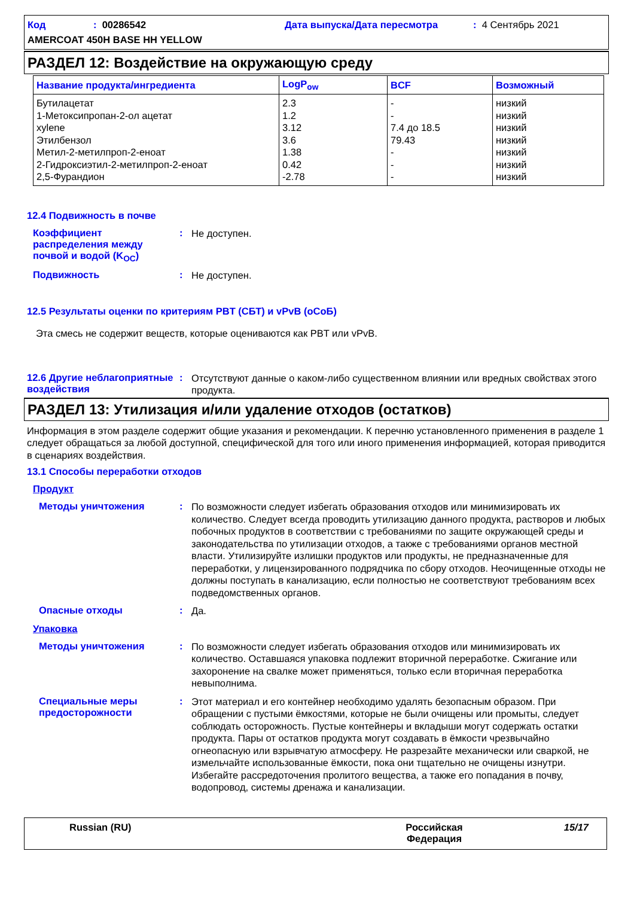Код: 00286542 Дата выпуска/Дата пересмотра: 4 Сентябрь 2021
AMERCOAT 450H BASE HH YELLOW
РАЗДЕЛ 12: Воздействие на окружающую среду
| Название продукта/ингредиента | LogP<sub>ow</sub> | BCF | Возможный |
| --- | --- | --- | --- |
| Бутилацетат | 2.3 | - | низкий |
| 1-Метоксипропан-2-ол ацетат | 1.2 | - | низкий |
| xylene | 3.12 | 7.4 до 18.5 | низкий |
| Этилбензол | 3.6 | 79.43 | низкий |
| Метил-2-метилпроп-2-еноат | 1.38 | - | низкий |
| 2-Гидроксиэтил-2-метилпроп-2-еноат | 0.42 | - | низкий |
| 2,5-Фурандион | -2.78 | - | низкий |
12.4 Подвижность в почве
Коэффициент распределения между почвой и водой (K<sub>OC</sub>)
:
Не доступен.
Подвижность :
Не доступен.
12.5 Результаты оценки по критериям PBT (СБТ) и vPvB (оСоБ)
Эта смесь не содержит веществ, которые оцениваются как PBT или vPvB.
12.6 Другие неблагоприятные воздействия
:
Отсутствуют данные о каком-либо существенном влиянии или вредных свойствах этого продукта.
РАЗДЕЛ 13: Утилизация и/или удаление отходов (остатков)
Информация в этом разделе содержит общие указания и рекомендации. К перечню установленного применения в разделе 1 следует обращаться за любой доступной, специфической для того или иного применения информацией, которая приводится в сценариях воздействия.
13.1 Способы переработки отходов
Продукт
Методы уничтожения :
По возможности следует избегать образования отходов или минимизировать их количество. Следует всегда проводить утилизацию данного продукта, растворов и любых побочных продуктов в соответствии с требованиями по защите окружающей среды и законодательства по утилизации отходов, а также с требованиями органов местной власти. Утилизируйте излишки продуктов или продукты, не предназначенные для переработки, у лицензированного подрядчика по сбору отходов. Неочищенные отходы не должны поступать в канализацию, если полностью не соответствуют требованиям всех подведомственных органов.
Опасные отходы :
Да.
Упаковка
Методы уничтожения :
По возможности следует избегать образования отходов или минимизировать их количество. Оставшаяся упаковка подлежит вторичной переработке. Сжигание или захоронение на свалке может применяться, только если вторичная переработка невыполнима.
Специальные меры предосторожности
:
Этот материал и его контейнер необходимо удалять безопасным образом. При обращении с пустыми ёмкостями, которые не были очищены или промыты, следует соблюдать осторожность. Пустые контейнеры и вкладыши могут содержать остатки продукта. Пары от остатков продукта могут создавать в ёмкости чрезвычайно огнеопасную или взрывчатую атмосферу. Не разрезайте механически или сваркой, не измельчайте использованные ёмкости, пока они тщательно не очищены изнутри. Избегайте рассредоточения пролитого вещества, а также его попадания в почву, водопровод, системы дренажа и канализации.
Russian (RU) Российская
Федерация
15/17